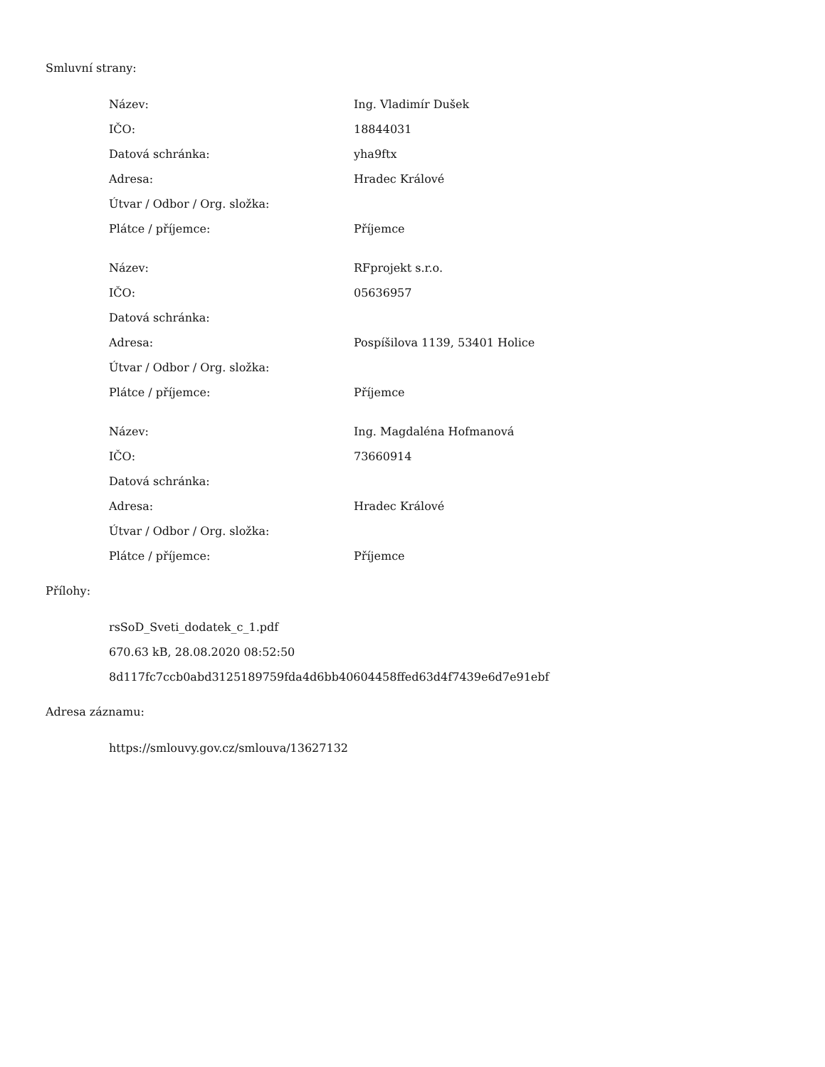Smluvní strany:
| Název: | Ing. Vladimír Dušek |
| IČO: | 18844031 |
| Datová schránka: | yha9ftx |
| Adresa: | Hradec Králové |
| Útvar / Odbor / Org. složka: | |
| Plátce / příjemce: | Příjemce |
| Název: | RFprojekt s.r.o. |
| IČO: | 05636957 |
| Datová schránka: | |
| Adresa: | Pospíšilova 1139, 53401 Holice |
| Útvar / Odbor / Org. složka: | |
| Plátce / příjemce: | Příjemce |
| Název: | Ing. Magdaléna Hofmanová |
| IČO: | 73660914 |
| Datová schránka: | |
| Adresa: | Hradec Králové |
| Útvar / Odbor / Org. složka: | |
| Plátce / příjemce: | Příjemce |
Přílohy:
rsSoD_Sveti_dodatek_c_1.pdf
670.63 kB, 28.08.2020 08:52:50
8d117fc7ccb0abd3125189759fda4d6bb40604458ffed63d4f7439e6d7e91ebf
Adresa záznamu:
https://smlouvy.gov.cz/smlouva/13627132